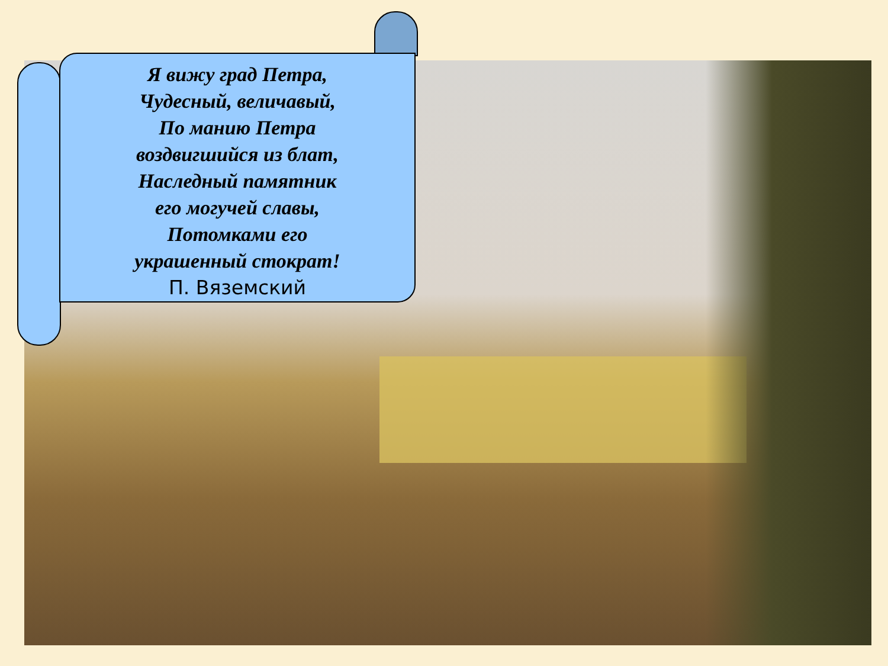Я вижу град Петра,
Чудесный, величавый,
По манию Петра
воздвигшийся из блат,
Наследный памятник
его могучей славы,
Потомками его
украшенный стократ!
П. Вяземский